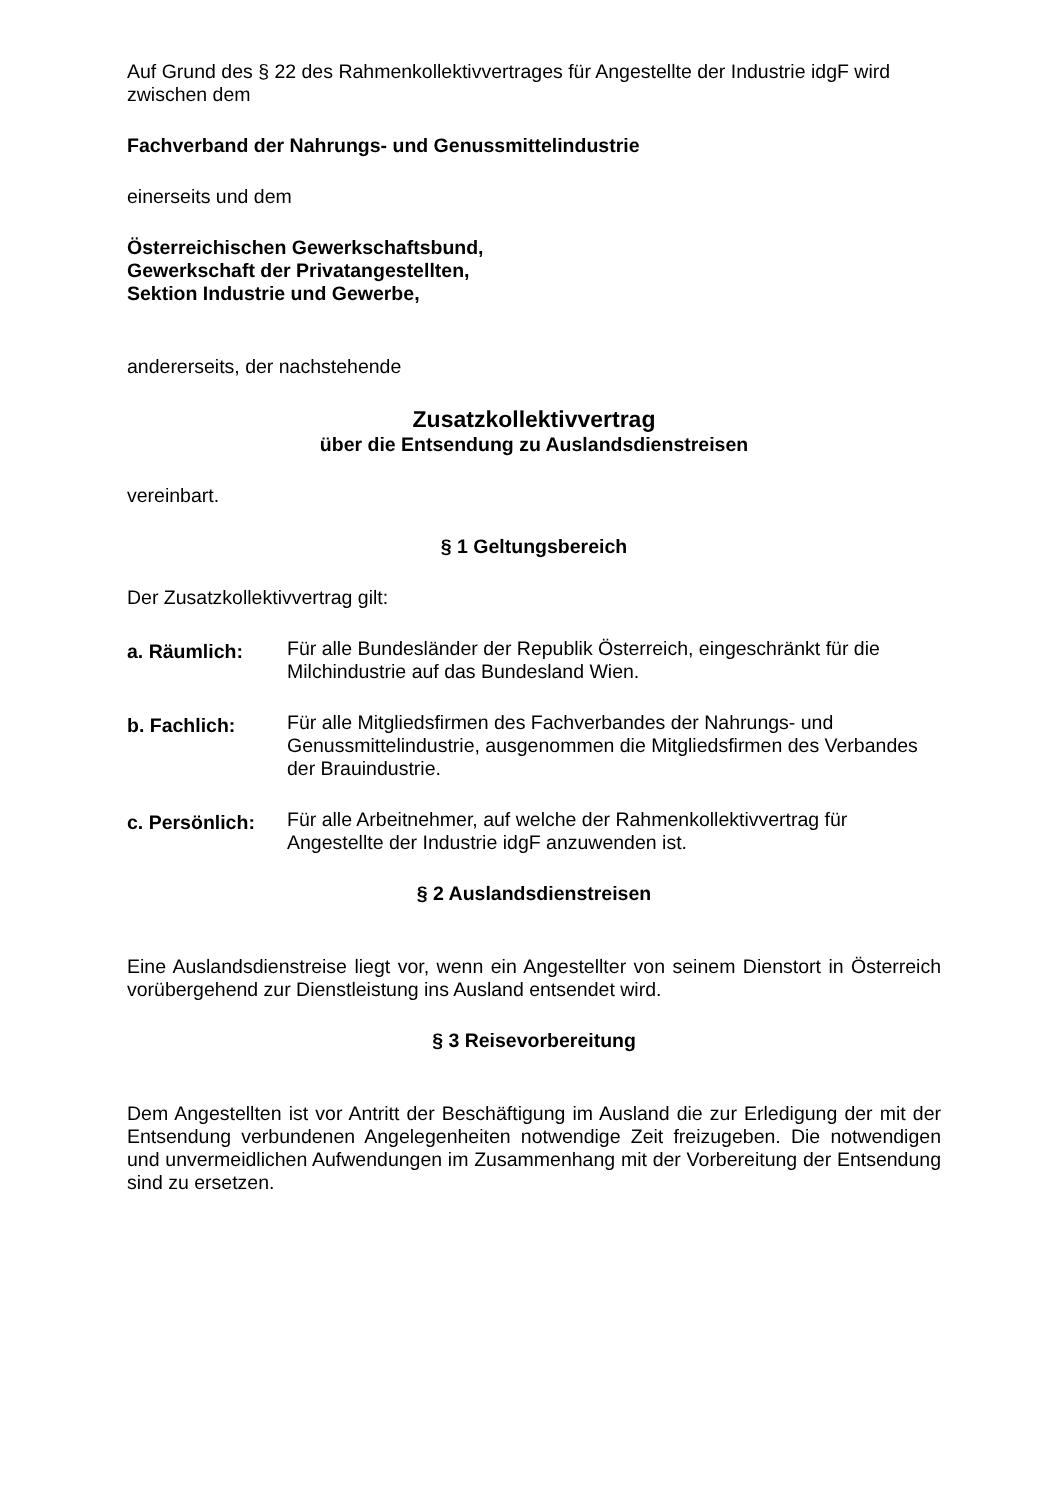Auf Grund des § 22 des Rahmenkollektivvertrages für Angestellte der Industrie idgF wird zwischen dem
Fachverband der Nahrungs- und Genussmittelindustrie
einerseits und dem
Österreichischen Gewerkschaftsbund,
Gewerkschaft der Privatangestellten,
Sektion Industrie und Gewerbe,
andererseits, der nachstehende
Zusatzkollektivvertrag
über die Entsendung zu Auslandsdienstreisen
vereinbart.
§ 1 Geltungsbereich
Der Zusatzkollektivvertrag gilt:
a. Räumlich:
Für alle Bundesländer der Republik Österreich, eingeschränkt für die Milchindustrie auf das Bundesland Wien.
b. Fachlich:
Für alle Mitgliedsfirmen des Fachverbandes der Nahrungs- und Genussmittelindustrie, ausgenommen die Mitgliedsfirmen des Verbandes der Brauindustrie.
c. Persönlich:
Für alle Arbeitnehmer, auf welche der Rahmenkollektivvertrag für Angestellte der Industrie idgF anzuwenden ist.
§ 2 Auslandsdienstreisen
Eine Auslandsdienstreise liegt vor, wenn ein Angestellter von seinem Dienstort in Österreich vorübergehend zur Dienstleistung ins Ausland entsendet wird.
§ 3 Reisevorbereitung
Dem Angestellten ist vor Antritt der Beschäftigung im Ausland die zur Erledigung der mit der Entsendung verbundenen Angelegenheiten notwendige Zeit freizugeben. Die notwendigen und unvermeidlichen Aufwendungen im Zusammenhang mit der Vorbereitung der Entsendung sind zu ersetzen.